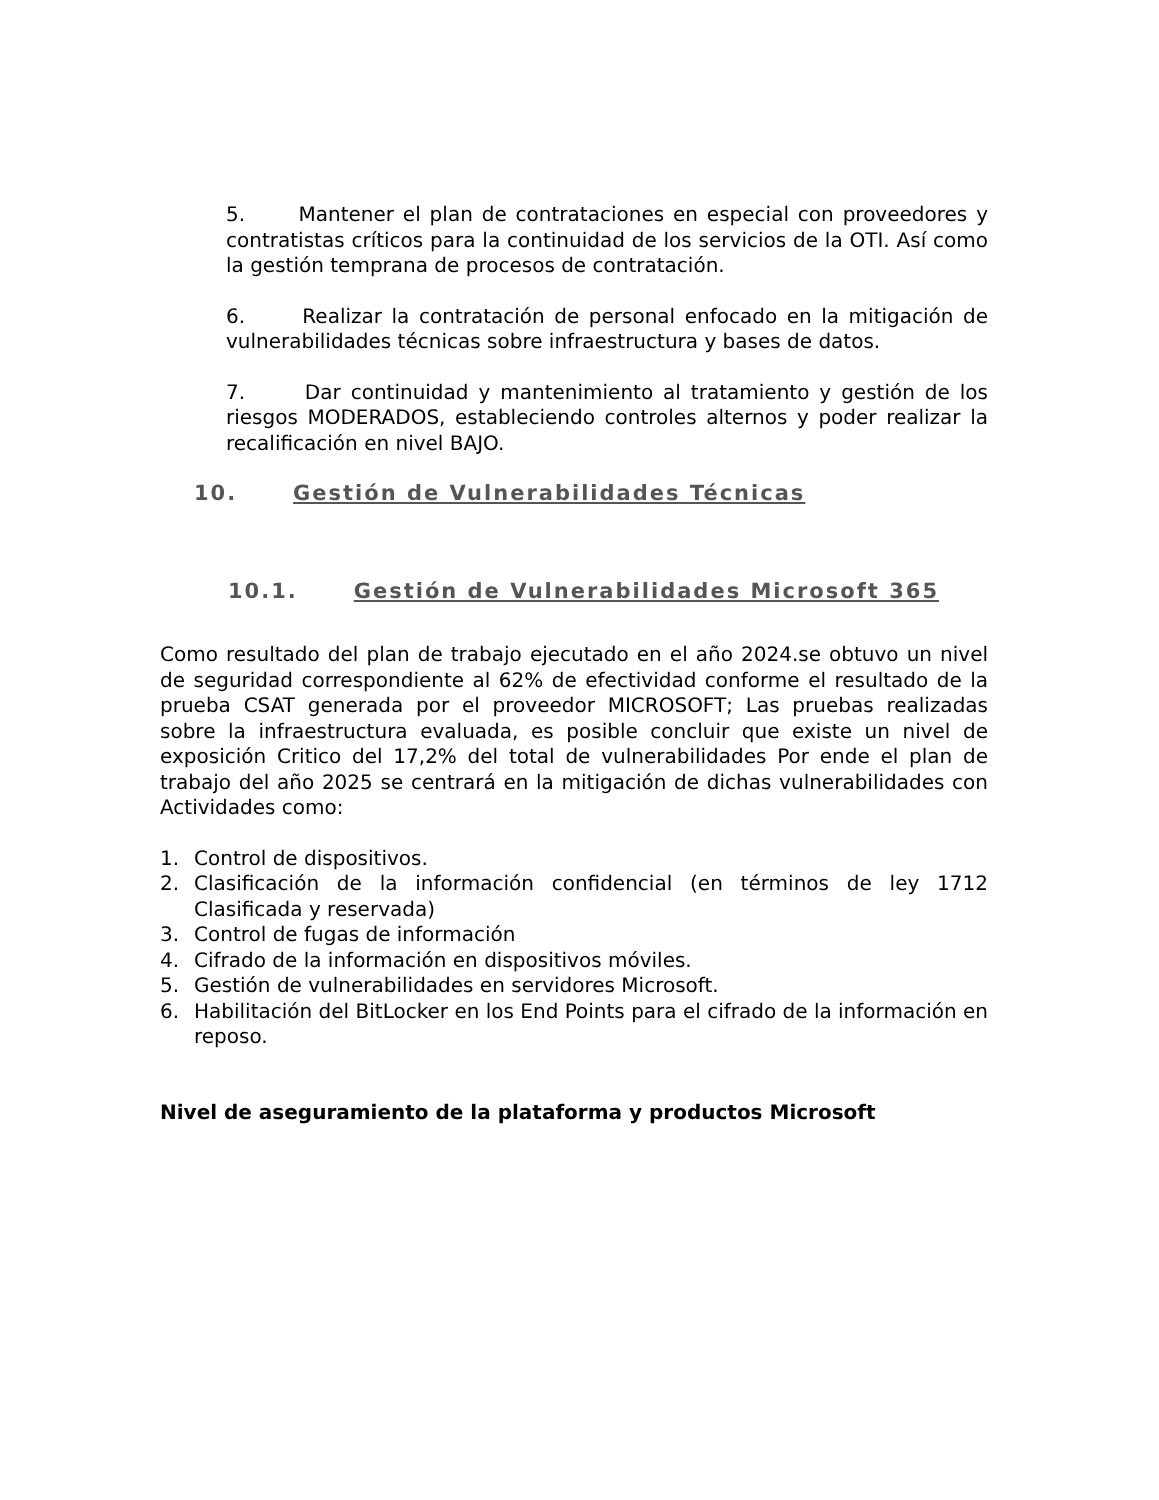5. Mantener el plan de contrataciones en especial con proveedores y contratistas críticos para la continuidad de los servicios de la OTI. Así como la gestión temprana de procesos de contratación.
6. Realizar la contratación de personal enfocado en la mitigación de vulnerabilidades técnicas sobre infraestructura y bases de datos.
7. Dar continuidad y mantenimiento al tratamiento y gestión de los riesgos MODERADOS, estableciendo controles alternos y poder realizar la recalificación en nivel BAJO.
10. Gestión de Vulnerabilidades Técnicas
10.1. Gestión de Vulnerabilidades Microsoft 365
Como resultado del plan de trabajo ejecutado en el año 2024.se obtuvo un nivel de seguridad correspondiente al 62% de efectividad conforme el resultado de la prueba CSAT generada por el proveedor MICROSOFT; Las pruebas realizadas sobre la infraestructura evaluada, es posible concluir que existe un nivel de exposición Critico del 17,2% del total de vulnerabilidades Por ende el plan de trabajo del año 2025 se centrará en la mitigación de dichas vulnerabilidades con Actividades como:
1. Control de dispositivos.
2. Clasificación de la información confidencial (en términos de ley 1712 Clasificada y reservada)
3. Control de fugas de información
4. Cifrado de la información en dispositivos móviles.
5. Gestión de vulnerabilidades en servidores Microsoft.
6. Habilitación del BitLocker en los End Points para el cifrado de la información en reposo.
Nivel de aseguramiento de la plataforma y productos Microsoft